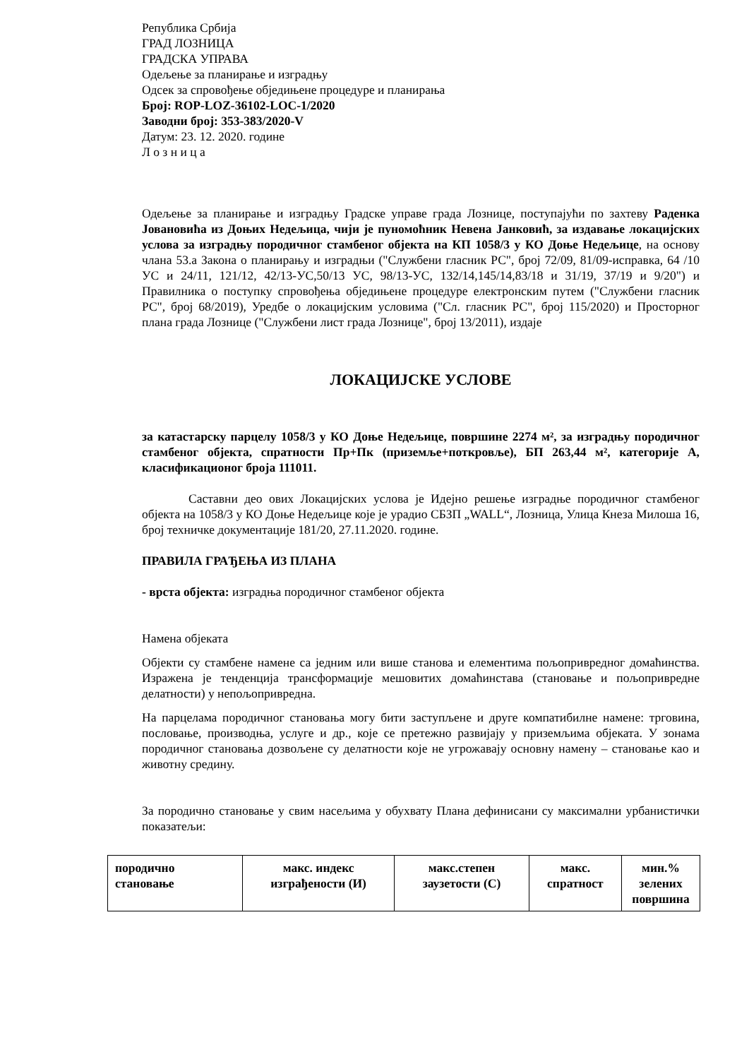Република Србија
ГРАД ЛОЗНИЦА
ГРАДСКА УПРАВА
Одељење за планирање и изградњу
Одсек за спровођење обједињене процедуре и планирања
Број: ROP-LOZ-36102-LOC-1/2020
Заводни број: 353-383/2020-V
Датум: 23. 12. 2020. године
Л о з н и ц а
Одељење за планирање и изградњу Градске управе града Лознице, поступајући по захтеву Раденка Јовановића из Доњих Недељица, чији је пуномоћник Невена Јанковић, за издавање локацијских услова за изградњу породичног стамбеног објекта на КП 1058/3 у КО Доње Недељице, на основу члана 53.а Закона о планирању и изградњи ("Службени гласник РС", број 72/09, 81/09-исправка, 64 /10 УС и 24/11, 121/12, 42/13-УС,50/13 УС, 98/13-УС, 132/14,145/14,83/18 и 31/19, 37/19 и 9/20") и Правилника о поступку спровођења обједињене процедуре електронским путем ("Службени гласник РС", број 68/2019), Уредбе о локацијским условима ("Сл. гласник РС", број 115/2020) и Просторног плана града Лознице ("Службени лист града Лознице", број 13/2011), издаје
ЛОКАЦИЈСКЕ УСЛОВЕ
за катастарску парцелу 1058/3 у КО Доње Недељице, површине 2274 м², за изградњу породичног стамбеног објекта, спратности Пр+Пк (приземље+поткровље), БП 263,44 м², категорије А, класификационог броја 111011.
Саставни део ових Локацијских услова је Идејно решење изградње породичног стамбеног објекта на 1058/3 у КО Доње Недељице које је урадио СБЗП „WALL“, Лозница, Улица Кнеза Милоша 16, број техничке документације 181/20, 27.11.2020. године.
ПРАВИЛА ГРАЂЕЊА ИЗ ПЛАНА
- врста објекта: изградња породичног стамбеног објекта
Намена објеката
Објекти су стамбене намене са једним или више станова и елементима пољопривредног домаћинства. Изражена је тенденција трансформације мешовитих домаћинстава (становање и пољопривредне делатности) у непољопривредна.
На парцелама породичног становања могу бити заступљене и друге компатибилне намене: трговина, пословање, производња, услуге и др., које се претежно развијају у приземљима објеката. У зонама породичног становања дозвољене су делатности које не угрожавају основну намену – становање као и животну средину.
За породично становање у свим насељима у обухвату Плана дефинисани су максимални урбанистички показатељи:
| породично становање | макс. индекс изграђености (И) | макс.степен заузетости (С) | макс. спратност | мин.% зелених површина |